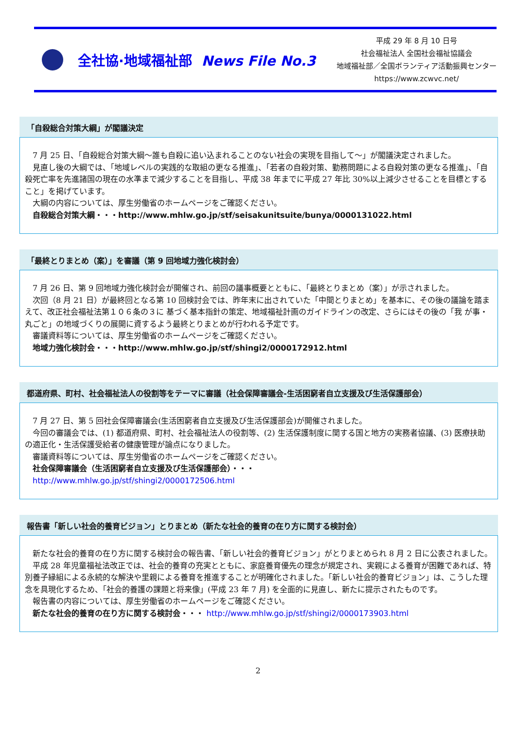全社協·地域福祉部 News File No.3
平成 29 年 8 月 10 日号
社会福祉法人 全国社会福祉協議会
地域福祉部／全国ボランティア活動振興センター
https://www.zcwvc.net/
「自殺総合対策大綱」が閣議決定
7 月 25 日、「自殺総合対策大綱～誰も自殺に追い込まれることのない社会の実現を目指して～」が閣議決定されました。
見直し後の大綱では、「地域レベルの実践的な取組の更なる推進」、「若者の自殺対策、勤務問題による自殺対策の更なる推進」、「自殺死亡率を先進諸国の現在の水準まで減少することを目指し、平成 38 年までに平成 27 年比 30%以上減少させることを目標とすること」を掲げています。
大綱の内容については、厚生労働省のホームページをご確認ください。
自殺総合対策大綱・・・http://www.mhlw.go.jp/stf/seisakunitsuite/bunya/0000131022.html
「最終とりまとめ（案）」を審議（第 9 回地域力強化検討会）
7 月 26 日、第 9 回地域力強化検討会が開催され、前回の議事概要とともに、「最終とりまとめ（案）」が示されました。
次回（8 月 21 日）が最終回となる第 10 回検討会では、昨年末に出されていた「中間とりまとめ」を基本に、その後の議論を踏まえて、改正社会福祉法第１０６条の３に 基づく基本指針の策定、地域福祉計画のガイドラインの改定、さらにはその後の「我 が事・丸ごと」の地域づくりの展開に資するよう最終とりまとめが行われる予定です。
審議資料等については、厚生労働省のホームページをご確認ください。
地域力強化検討会・・・http://www.mhlw.go.jp/stf/shingi2/0000172912.html
都道府県、町村、社会福祉法人の役割等をテーマに審議（社会保障審議会-生活困窮者自立支援及び生活保護部会）
7 月 27 日、第 5 回社会保障審議会(生活困窮者自立支援及び生活保護部会)が開催されました。
今回の審議会では、(1) 都道府県、町村、社会福祉法人の役割等、(2) 生活保護制度に関する国と地方の実務者協議、(3) 医療扶助の適正化・生活保護受給者の健康管理が論点になりました。
審議資料等については、厚生労働省のホームページをご確認ください。
社会保障審議会（生活困窮者自立支援及び生活保護部会）・・・
http://www.mhlw.go.jp/stf/shingi2/0000172506.html
報告書「新しい社会的養育ビジョン」とりまとめ（新たな社会的養育の在り方に関する検討会）
新たな社会的養育の在り方に関する検討会の報告書、「新しい社会的養育ビジョン」がとりまとめられ 8 月 2 日に公表されました。
平成 28 年児童福祉法改正では、社会的養育の充実とともに、家庭養育優先の理念が規定され、実親による養育が困難であれば、特別養子縁組による永続的な解決や里親による養育を推進することが明確化されました。「新しい社会的養育ビジョン」は、こうした理念を具現化するため、「社会的養護の課題と将来像」(平成 23 年 7 月) を全面的に見直し、新たに提示されたものです。
報告書の内容については、厚生労働省のホームページをご確認ください。
新たな社会的養育の在り方に関する検討会・・・ http://www.mhlw.go.jp/stf/shingi2/0000173903.html
2